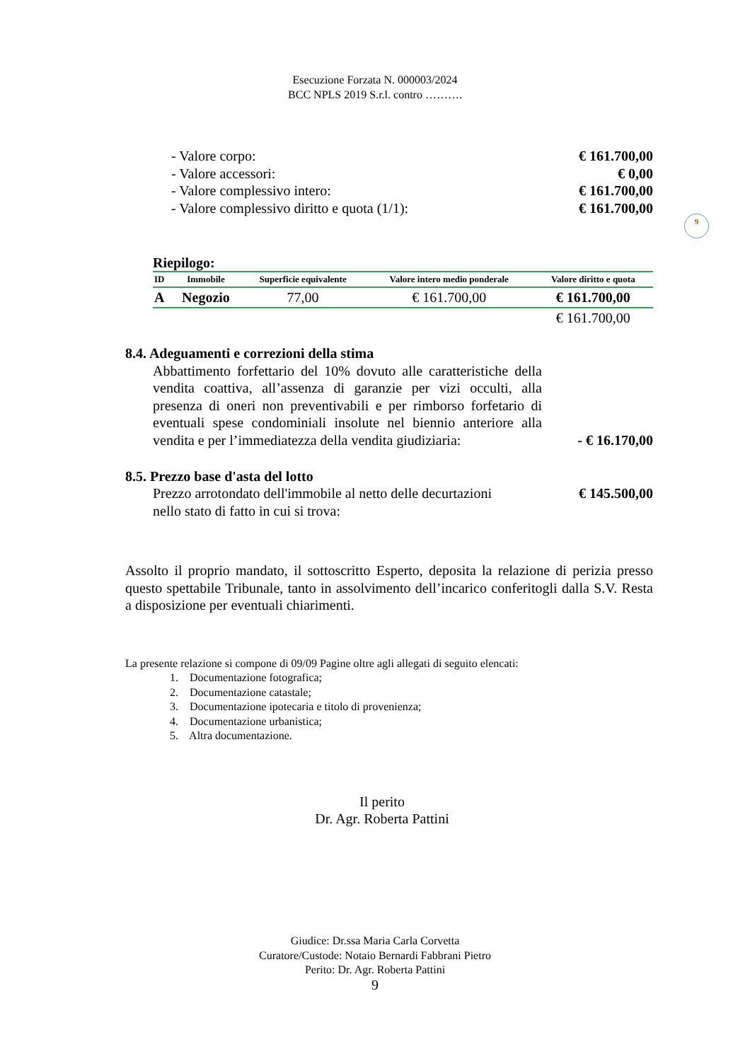Esecuzione Forzata N. 000003/2024
BCC NPLS 2019 S.r.l. contro ……….
- Valore corpo: € 161.700,00
- Valore accessori: € 0,00
- Valore complessivo intero: € 161.700,00
- Valore complessivo diritto e quota (1/1): € 161.700,00
9
Riepilogo:
| ID | Immobile | Superficie equivalente | Valore intero medio ponderale | Valore diritto e quota |
| --- | --- | --- | --- | --- |
| A | Negozio | 77,00 | € 161.700,00 | € 161.700,00 |
| | | | | € 161.700,00 |
8.4. Adeguamenti e correzioni della stima
Abbattimento forfettario del 10% dovuto alle caratteristiche della vendita coattiva, all’assenza di garanzie per vizi occulti, alla presenza di oneri non preventivabili e per rimborso forfetario di eventuali spese condominiali insolute nel biennio anteriore alla vendita e per l’immediatezza della vendita giudiziaria:
- € 16.170,00
8.5. Prezzo base d'asta del lotto
Prezzo arrotondato dell'immobile al netto delle decurtazioni
nello stato di fatto in cui si trova: € 145.500,00
Assolto il proprio mandato, il sottoscritto Esperto, deposita la relazione di perizia presso questo spettabile Tribunale, tanto in assolvimento dell’incarico conferitogli dalla S.V. Resta a disposizione per eventuali chiarimenti.
La presente relazione si compone di 09/09 Pagine oltre agli allegati di seguito elencati:
1. Documentazione fotografica;
2. Documentazione catastale;
3. Documentazione ipotecaria e titolo di provenienza;
4. Documentazione urbanistica;
5. Altra documentazione.
Il perito
Dr. Agr. Roberta Pattini
Giudice: Dr.ssa Maria Carla Corvetta
Curatore/Custode: Notaio Bernardi Fabbrani Pietro
Perito: Dr. Agr. Roberta Pattini
9